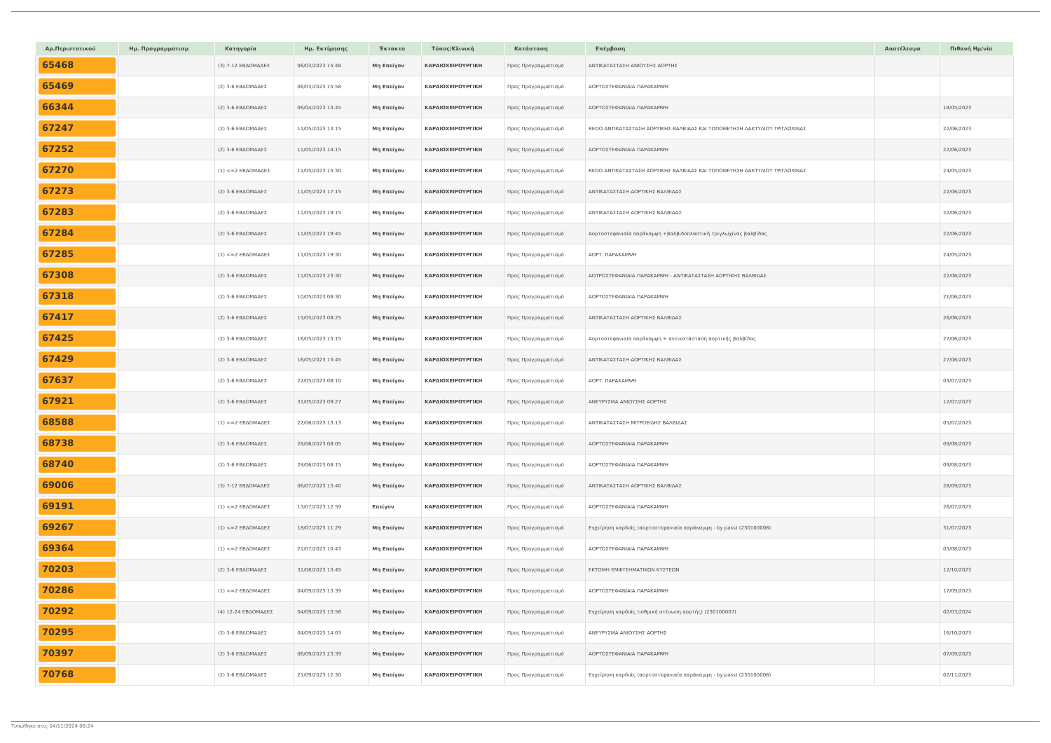| Αρ.Περιστατικού | Ημ. Προγραμματισμ | Κατηγορία | Ημ. Εκτίμησης | Έκτακτο | Τύπος/Κλινική | Κατάσταση | Επέμβαση | Αποτέλεσμα | Πιθανή Ημ/νία |
| --- | --- | --- | --- | --- | --- | --- | --- | --- | --- |
| 65468 | | (3) 7-12 ΕΒΔΟΜΑΔΕΣ | 06/03/2023 15:48 | Μη Επείγον | ΚΑΡΔΙΟΧΕΙΡΟΥΡΓΙΚΗ | Προς Προγραμματισμό | ΑΝΤΙΚΑΤΑΣΤΑΣΗ ΑΝΙΟΥΣΗΣ ΑΟΡΤΗΣ | | |
| 65469 | | (2) 3-6 ΕΒΔΟΜΑΔΕΣ | 06/03/2023 15:58 | Μη Επείγον | ΚΑΡΔΙΟΧΕΙΡΟΥΡΓΙΚΗ | Προς Προγραμματισμό | ΑΟΡΤΟΣΤΕΦΑΝΙΑΙΑ ΠΑΡΑΚΑΜΨΗ | | |
| 66344 | | (2) 3-6 ΕΒΔΟΜΑΔΕΣ | 06/04/2023 13:45 | Μη Επείγον | ΚΑΡΔΙΟΧΕΙΡΟΥΡΓΙΚΗ | Προς Προγραμματισμό | ΑΟΡΤΟΣΤΕΦΑΝΙΑΙΑ ΠΑΡΑΚΑΜΨΗ | | 18/05/2023 |
| 67247 | | (2) 3-6 ΕΒΔΟΜΑΔΕΣ | 11/05/2023 13:15 | Μη Επείγον | ΚΑΡΔΙΟΧΕΙΡΟΥΡΓΙΚΗ | Προς Προγραμματισμό | REDO ΑΝΤΙΚΑΤΑΣΤΑΣΗ ΑΟΡΤΙΚΗΣ ΒΑΛΒΙΔΑΣ ΚΑΙ ΤΟΠΟΘΕΤΗΣΗ ΔΑΚΤΥΛΙΟΥ ΤΡΙΓΛΩΧΙΝΑΣ | | 22/06/2023 |
| 67252 | | (2) 3-6 ΕΒΔΟΜΑΔΕΣ | 11/05/2023 14:15 | Μη Επείγον | ΚΑΡΔΙΟΧΕΙΡΟΥΡΓΙΚΗ | Προς Προγραμματισμό | ΑΟΡΤΟΣΤΕΦΑΝΙΑΙΑ ΠΑΡΑΚΑΜΨΗ | | 22/06/2023 |
| 67270 | | (1) <=2 ΕΒΔΟΜΑΔΕΣ | 11/05/2023 15:30 | Μη Επείγον | ΚΑΡΔΙΟΧΕΙΡΟΥΡΓΙΚΗ | Προς Προγραμματισμό | REDO ΑΝΤΙΚΑΤΑΣΤΑΣΗ ΑΟΡΤΙΚΗΣ ΒΑΛΒΙΔΑΣ ΚΑΙ ΤΟΠΟΘΕΤΗΣΗ ΔΑΚΤΥΛΙΟΥ ΤΡΙΓΛΩΧΙΝΑΣ | | 24/05/2023 |
| 67273 | | (2) 3-6 ΕΒΔΟΜΑΔΕΣ | 11/05/2023 17:15 | Μη Επείγον | ΚΑΡΔΙΟΧΕΙΡΟΥΡΓΙΚΗ | Προς Προγραμματισμό | ΑΝΤΙΚΑΤΑΣΤΑΣΗ ΑΟΡΤΙΚΗΣ ΒΑΛΒΙΔΑΣ | | 22/06/2023 |
| 67283 | | (2) 3-6 ΕΒΔΟΜΑΔΕΣ | 11/05/2023 19:15 | Μη Επείγον | ΚΑΡΔΙΟΧΕΙΡΟΥΡΓΙΚΗ | Προς Προγραμματισμό | ΑΝΤΙΚΑΤΑΣΤΑΣΗ ΑΟΡΤΙΚΗΣ ΒΑΛΒΙΔΑΣ | | 22/06/2023 |
| 67284 | | (2) 3-6 ΕΒΔΟΜΑΔΕΣ | 11/05/2023 19:45 | Μη Επείγον | ΚΑΡΔΙΟΧΕΙΡΟΥΡΓΙΚΗ | Προς Προγραμματισμό | Αορτοστεφανιαία παράκαμψη +βαλβιδοπλαστική τριγλωχίνας βαλβίδας | | 22/06/2023 |
| 67285 | | (1) <=2 ΕΒΔΟΜΑΔΕΣ | 11/05/2023 19:30 | Μη Επείγον | ΚΑΡΔΙΟΧΕΙΡΟΥΡΓΙΚΗ | Προς Προγραμματισμό | ΑΟΡΤ. ΠΑΡΑΚΑΜΨΗ | | 24/05/2023 |
| 67308 | | (2) 3-6 ΕΒΔΟΜΑΔΕΣ | 11/05/2023 23:30 | Μη Επείγον | ΚΑΡΔΙΟΧΕΙΡΟΥΡΓΙΚΗ | Προς Προγραμματισμό | ΑΟΤΡΟΣΤΕΦΑΝΙΑΙΑ ΠΑΡΑΚΑΜΨΗ - ΑΝΤΙΚΑΤΑΣΤΑΣΗ ΑΟΡΤΙΚΗΣ ΒΑΛΒΙΔΑΣ | | 22/06/2023 |
| 67318 | | (2) 3-6 ΕΒΔΟΜΑΔΕΣ | 10/05/2023 08:30 | Μη Επείγον | ΚΑΡΔΙΟΧΕΙΡΟΥΡΓΙΚΗ | Προς Προγραμματισμό | ΑΟΡΤΟΣΤΕΦΑΝΙΑΙΑ ΠΑΡΑΚΑΜΨΗ | | 21/06/2023 |
| 67417 | | (2) 3-6 ΕΒΔΟΜΑΔΕΣ | 15/05/2023 08:25 | Μη Επείγον | ΚΑΡΔΙΟΧΕΙΡΟΥΡΓΙΚΗ | Προς Προγραμματισμό | ΑΝΤΙΚΑΤΑΣΤΑΣΗ ΑΟΡΤΙΚΗΣ ΒΑΛΒΙΔΑΣ | | 26/06/2023 |
| 67425 | | (2) 3-6 ΕΒΔΟΜΑΔΕΣ | 16/05/2023 13:15 | Μη Επείγον | ΚΑΡΔΙΟΧΕΙΡΟΥΡΓΙΚΗ | Προς Προγραμματισμό | Αορτοστεφανιαία παράκαμψη + αντικατάσταση αορτικής βαλβίδας | | 27/06/2023 |
| 67429 | | (2) 3-6 ΕΒΔΟΜΑΔΕΣ | 16/05/2023 13:45 | Μη Επείγον | ΚΑΡΔΙΟΧΕΙΡΟΥΡΓΙΚΗ | Προς Προγραμματισμό | ΑΝΤΙΚΑΤΑΣΤΑΣΗ ΑΟΡΤΙΚΗΣ ΒΑΛΒΙΔΑΣ | | 27/06/2023 |
| 67637 | | (2) 3-6 ΕΒΔΟΜΑΔΕΣ | 22/05/2023 08:10 | Μη Επείγον | ΚΑΡΔΙΟΧΕΙΡΟΥΡΓΙΚΗ | Προς Προγραμματισμό | ΑΟΡΤ. ΠΑΡΑΚΑΜΨΗ | | 03/07/2023 |
| 67921 | | (2) 3-6 ΕΒΔΟΜΑΔΕΣ | 31/05/2023 09:27 | Μη Επείγον | ΚΑΡΔΙΟΧΕΙΡΟΥΡΓΙΚΗ | Προς Προγραμματισμό | ΑΝΕΥΡΥΣΜΑ ΑΝΙΟΥΣΗΣ ΑΟΡΤΗΣ | | 12/07/2023 |
| 68588 | | (1) <=2 ΕΒΔΟΜΑΔΕΣ | 22/06/2023 13:13 | Μη Επείγον | ΚΑΡΔΙΟΧΕΙΡΟΥΡΓΙΚΗ | Προς Προγραμματισμό | ΑΝΤΙΚΑΤΑΣΤΑΣΗ ΜΙΤΡΟΕΙΔΗΣ ΒΑΛΒΙΔΑΣ | | 05/07/2023 |
| 68738 | | (2) 3-6 ΕΒΔΟΜΑΔΕΣ | 28/06/2023 08:05 | Μη Επείγον | ΚΑΡΔΙΟΧΕΙΡΟΥΡΓΙΚΗ | Προς Προγραμματισμό | ΑΟΡΤΟΣΤΕΦΑΝΙΑΙΑ ΠΑΡΑΚΑΜΨΗ | | 09/08/2023 |
| 68740 | | (2) 3-6 ΕΒΔΟΜΑΔΕΣ | 28/06/2023 08:15 | Μη Επείγον | ΚΑΡΔΙΟΧΕΙΡΟΥΡΓΙΚΗ | Προς Προγραμματισμό | ΑΟΡΤΟΣΤΕΦΑΝΙΑΙΑ ΠΑΡΑΚΑΜΨΗ | | 09/08/2023 |
| 69006 | | (3) 7-12 ΕΒΔΟΜΑΔΕΣ | 06/07/2023 13:40 | Μη Επείγον | ΚΑΡΔΙΟΧΕΙΡΟΥΡΓΙΚΗ | Προς Προγραμματισμό | ΑΝΤΙΚΑΤΑΣΤΑΣΗ ΑΟΡΤΙΚΗΣ ΒΑΛΒΙΔΑΣ | | 28/09/2023 |
| 69191 | | (1) <=2 ΕΒΔΟΜΑΔΕΣ | 13/07/2023 12:59 | Επείγον | ΚΑΡΔΙΟΧΕΙΡΟΥΡΓΙΚΗ | Προς Προγραμματισμό | ΑΟΡΤΟΣΤΕΦΑΝΙΑΙΑ ΠΑΡΑΚΑΜΨΗ | | 26/07/2023 |
| 69267 | | (1) <=2 ΕΒΔΟΜΑΔΕΣ | 18/07/2023 11:29 | Μη Επείγον | ΚΑΡΔΙΟΧΕΙΡΟΥΡΓΙΚΗ | Προς Προγραμματισμό | Εγχείρηση καρδιάς (αορτοστεφανιαία παράκαμψη - by pass) (230100008) | | 31/07/2023 |
| 69364 | | (1) <=2 ΕΒΔΟΜΑΔΕΣ | 21/07/2023 10:43 | Μη Επείγον | ΚΑΡΔΙΟΧΕΙΡΟΥΡΓΙΚΗ | Προς Προγραμματισμό | ΑΟΡΤΟΣΤΕΦΑΝΙΑΙΑ ΠΑΡΑΚΑΜΨΗ | | 03/08/2023 |
| 70203 | | (2) 3-6 ΕΒΔΟΜΑΔΕΣ | 31/08/2023 13:45 | Μη Επείγον | ΚΑΡΔΙΟΧΕΙΡΟΥΡΓΙΚΗ | Προς Προγραμματισμό | ΕΚΤΟΜΗ ΕΜΦΥΣΗΜΑΤΙΚΩΝ ΚΥΣΤΕΩΝ | | 12/10/2023 |
| 70286 | | (1) <=2 ΕΒΔΟΜΑΔΕΣ | 04/09/2023 13:39 | Μη Επείγον | ΚΑΡΔΙΟΧΕΙΡΟΥΡΓΙΚΗ | Προς Προγραμματισμό | ΑΟΡΤΟΣΤΕΦΑΝΙΑΙΑ ΠΑΡΑΚΑΜΨΗ | | 17/09/2023 |
| 70292 | | (4) 12-24 ΕΒΔΟΜΑΔΕΣ | 04/09/2023 13:56 | Μη Επείγον | ΚΑΡΔΙΟΧΕΙΡΟΥΡΓΙΚΗ | Προς Προγραμματισμό | Εγχείρηση καρδιάς (ισθμική στένωση αορτής) (230100007) | | 02/03/2024 |
| 70295 | | (2) 3-6 ΕΒΔΟΜΑΔΕΣ | 04/09/2023 14:03 | Μη Επείγον | ΚΑΡΔΙΟΧΕΙΡΟΥΡΓΙΚΗ | Προς Προγραμματισμό | ΑΝΕΥΡΥΣΜΑ ΑΝΙΟΥΣΗΣ ΑΟΡΤΗΣ | | 16/10/2023 |
| 70397 | | (2) 3-6 ΕΒΔΟΜΑΔΕΣ | 06/09/2023 23:39 | Μη Επείγον | ΚΑΡΔΙΟΧΕΙΡΟΥΡΓΙΚΗ | Προς Προγραμματισμό | ΑΟΡΤΟΣΤΕΦΑΝΙΑΙΑ ΠΑΡΑΚΑΜΨΗ | | 07/09/2023 |
| 70768 | | (2) 3-6 ΕΒΔΟΜΑΔΕΣ | 21/09/2023 12:30 | Μη Επείγον | ΚΑΡΔΙΟΧΕΙΡΟΥΡΓΙΚΗ | Προς Προγραμματισμό | Εγχείρηση καρδιάς (αορτοστεφανιαία παράκαμψη - by pass) (230100008) | | 02/11/2023 |
Τυπώθηκε στις 04/11/2024 08:24